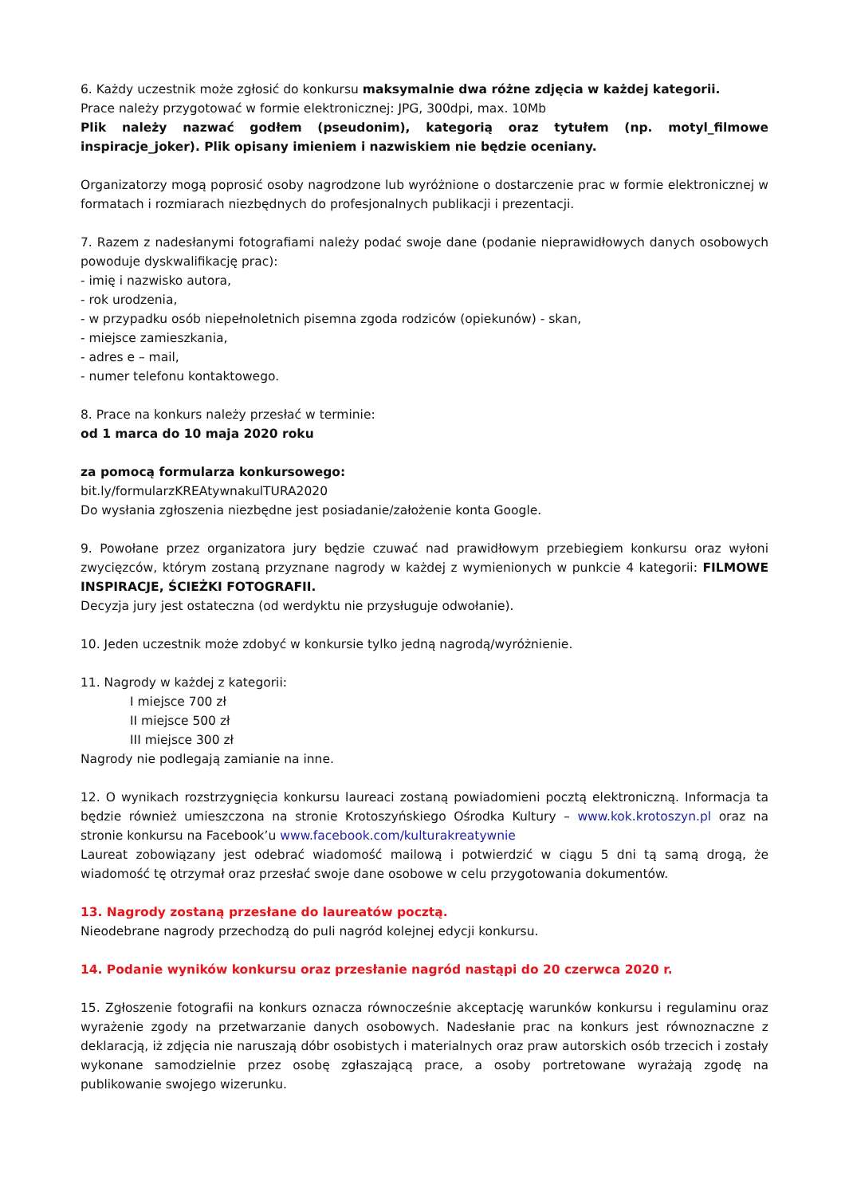6. Każdy uczestnik może zgłosić do konkursu maksymalnie dwa różne zdjęcia w każdej kategorii.
Prace należy przygotować w formie elektronicznej: JPG, 300dpi, max. 10Mb
Plik należy nazwać godłem (pseudonim), kategorią oraz tytułem (np. motyl_filmowe inspiracje_joker). Plik opisany imieniem i nazwiskiem nie będzie oceniany.
Organizatorzy mogą poprosić osoby nagrodzone lub wyróżnione o dostarczenie prac w formie elektronicznej w formatach i rozmiarach niezbędnych do profesjonalnych publikacji i prezentacji.
7. Razem z nadesłanymi fotografiami należy podać swoje dane (podanie nieprawidłowych danych osobowych powoduje dyskwalifikację prac):
- imię i nazwisko autora,
- rok urodzenia,
- w przypadku osób niepełnoletnich pisemna zgoda rodziców (opiekunów) - skan,
- miejsce zamieszkania,
- adres e – mail,
- numer telefonu kontaktowego.
8. Prace na konkurs należy przesłać w terminie:
od 1 marca do 10 maja 2020 roku
za pomocą formularza konkursowego:
bit.ly/formularzKREAtywnakulTURA2020
Do wysłania zgłoszenia niezbędne jest posiadanie/założenie konta Google.
9. Powołane przez organizatora jury będzie czuwać nad prawidłowym przebiegiem konkursu oraz wyłoni zwycięzców, którym zostaną przyznane nagrody w każdej z wymienionych w punkcie 4 kategorii: FILMOWE INSPIRACJE, ŚCIEŻKI FOTOGRAFII.
Decyzja jury jest ostateczna (od werdyktu nie przysługuje odwołanie).
10. Jeden uczestnik może zdobyć w konkursie tylko jedną nagrodą/wyróżnienie.
11. Nagrody w każdej z kategorii:
I miejsce 700 zł
II miejsce 500 zł
III miejsce 300 zł
Nagrody nie podlegają zamianie na inne.
12. O wynikach rozstrzygnięcia konkursu laureaci zostaną powiadomieni pocztą elektroniczną. Informacja ta będzie również umieszczona na stronie Krotoszyńskiego Ośrodka Kultury – www.kok.krotoszyn.pl oraz na stronie konkursu na Facebook’u www.facebook.com/kulturakreatywnie
Laureat zobowiązany jest odebrać wiadomość mailową i potwierdzić w ciągu 5 dni tą samą drogą, że wiadomość tę otrzymał oraz przesłać swoje dane osobowe w celu przygotowania dokumentów.
13. Nagrody zostaną przesłane do laureatów pocztą.
Nieodebrane nagrody przechodzą do puli nagród kolejnej edycji konkursu.
14. Podanie wyników konkursu oraz przesłanie nagród nastąpi do 20 czerwca 2020 r.
15. Zgłoszenie fotografii na konkurs oznacza równocześnie akceptację warunków konkursu i regulaminu oraz wyrażenie zgody na przetwarzanie danych osobowych. Nadesłanie prac na konkurs jest równoznaczne z deklaracją, iż zdjęcia nie naruszają dóbr osobistych i materialnych oraz praw autorskich osób trzecich i zostały wykonane samodzielnie przez osobę zgłaszającą prace, a osoby portretowane wyrażają zgodę na publikowanie swojego wizerunku.